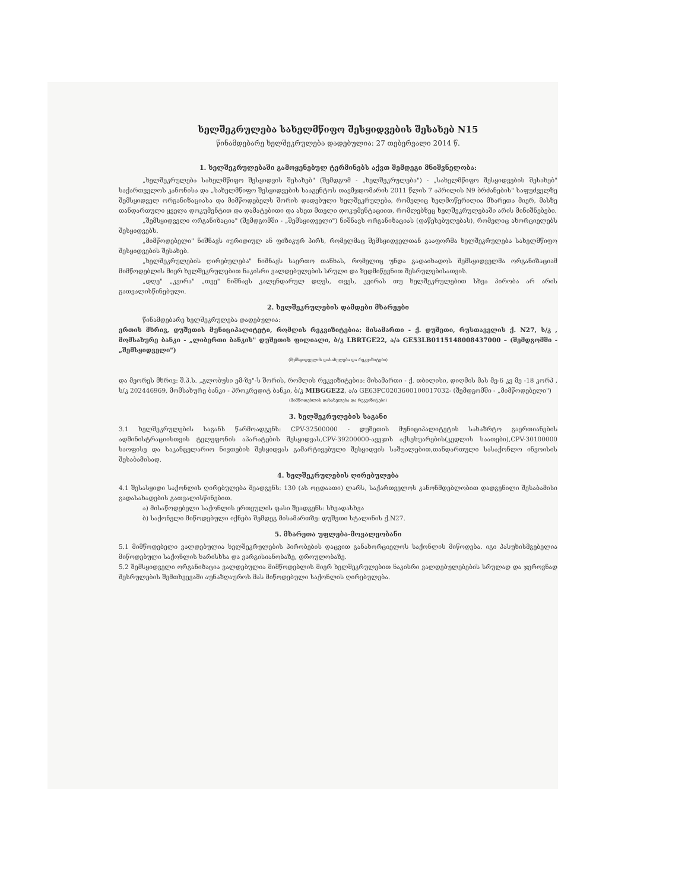ხელშეკრულება სახელმწიფო შესყიდვების შესახებ N15
წინამდებარე ხელშეკრულება დადებულია: 27 თებერვალი 2014 წ.
1. ხელშეკრულებაში გამოყენებულ ტერმინებს აქვთ შემდეგი მნიშვნელობა:
„ხელშეკრულება სახელმწიფო შესყიდვის შესახებ" (შემდგომ - „ხელშეკრულება") - „სახელმწიფო შესყიდვების შესახებ" საქართველოს კანონისა და „სახელმწიფო შესყიდვების სააგენტოს თავმჯდომარის 2011 წლის 7 აპრილის N9 ბრძანების" საფუძველზე შემსყიდველ ორგანიზაციასა და მიმწოდებელს შორის დადებული ხელშეკრულება, რომელიც ხელმოწერილია მხარეთა მიერ, მასზე თანდართული ყველა დოკუმენტით და დამატებითი და ახეთ მთელი დოკუმენტაციით, რომლებზეც ხელშეკრულებაში არის მინიშნებები.
„შემსყიდველი ორგანიზაცია" (შემდგომში - „შემსყიდველი") ნიშნავს ორგანიზაციას (დაწესებულებას), რომელიც ახორციელებს შესყიდვებს.
„მიმწოდებელი" ნიშნავს იურიდიულ ან ფიზიკურ პირს, რომელმაც შემსყიდველთან გააფორმა ხელშეკრულება სახელმწიფო შესყიდვების შესახებ.
„ხელშეკრულების ღირებულება" ნიშნავს საერთო თანხას, რომელიც უნდა გადაიხადოს შემსყიდველმა ორგანიზაციამ მიმწოდებლის მიერ ხელშეკრულებით ნაკისრი ვალდებულების სრული და ზედმიწევნით შესრულებისათვის.
„დღე" „კვირა" „თვე" ნიშნავს კალენდარულ დღეს, თვეს, კვირას თუ ხელშეკრულებით სხვა პირობა არ არის გათვალისწინებული.
2. ხელშეკრულების დამდები მხარეები
წინამდებარე ხელშეკრულება დადებულია:
ერთის მხრივ, დუშეთის მუნიციპალიტეტი, რომლის რეკვიზიტებია: მისამართი - ქ. დუშეთი, რუსთაველის ქ. N27, ს/კ , მომსახურე ბანკი - „ლიბერთი ბანკის" დუშეთის ფილიალი, ბ/კ LBRTGE22, ა/ა GE53LB0115148008437000 – (შემდგომში - „შემსყიდველი")
(შემსყიდველის დასახელება და რეკვიზიტები)
და მეორეს მხრივ: შ.პ.ს. „გლობუსი ემ-ზე"-ს შორის, რომლის რეკვიზიტებია: მისამართი - ქ. თბილისი, დიღმის მას მე-6 კვ მე -18 კორპ , ს/კ 202446969, მომსახურე ბანკი - პროკრედიტ ბანკი, ბ/კ MIBGGE22, ა/ა GE63PC0203600100017032- (შემდგომში - „მიმწოდებელი")
(მიმწოდებლის დასახელება და რეკვიზიტები)
3. ხელშეკრულების საგანი
3.1 ხელშეკრულების საგანს წარმოადგენს: CPV-32500000 - დუშეთის მუნიციპალიტეტის სახაზრტო გაერთიანების ადმინისტრაციისთვის ტელეფონის აპარატების შესყიდვას,CPV-39200000-ავეჯის აქსესუარების(კედლის საათები),CPV-30100000 საოფისე და საკანცელარიო ნივთების შესყიდვას გამარტივებული შესყიდვის საშუალებით,თანდართული სასაქონლო ინვოისის შესაბამისად.
4. ხელშეკრულების ღირებულება
4.1 შესასყიდი საქონლის ღირებულება შეადგენს: 130 (ას ოცდაათი) ლარს, საქართველოს კანონმდებლობით დადგენილი შესაბამისი გადასახადების გათვალისწინებით.
ა) მისაწოდებელი საქონლის ერთეულის ფასი შეადგენს: სხვადასხვა
ბ) საქონელი მიწოდებული იქნება შემდეგ მისამართზე: დუშეთი სტალინის ქ.N27.
5. მხარეთა უფლება-მოვალეობანი
5.1 მიმწოდებელი ვალდებულია ხელშეკრულების პირობების დაცვით განახორციელოს საქონლის მიწოდება. იგი პასუხისმგებელია მიწოდებული საქონლის ხარისხსა და ვარგისიანობაზე, დროულობაზე.
5.2 შემსყიდველი ორგანიზაცია ვალდებულია მიმწოდებლის მიერ ხელშეკრულებით ნაკისრი ვალდებულებების სრულად და ჯეროვნად შესრულების შემთხვევაში აუნაზღაუროს მას მიწოდებული საქონლის ღირებულება.